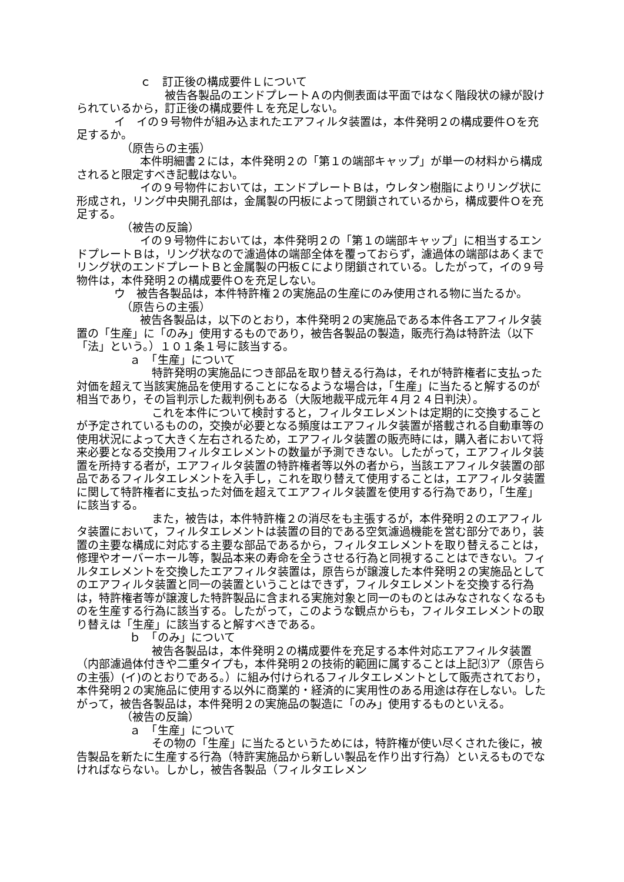ｃ　訂正後の構成要件Ｌについて
被告各製品のエンドプレートＡの内側表面は平面ではなく階段状の縁が設けられているから，訂正後の構成要件Ｌを充足しない。
イ　イの９号物件が組み込まれたエアフィルタ装置は，本件発明２の構成要件Ｏを充足するか。
（原告らの主張）
本件明細書２には，本件発明２の「第１の端部キャップ」が単一の材料から構成されると限定すべき記載はない。
イの９号物件においては，エンドプレートＢは，ウレタン樹脂によりリング状に形成され，リング中央開孔部は，金属製の円板によって閉鎖されているから，構成要件Ｏを充足する。
（被告の反論）
イの９号物件においては，本件発明２の「第１の端部キャップ」に相当するエンドプレートＢは，リング状なので濾過体の端部全体を覆っておらず，濾過体の端部はあくまでリング状のエンドプレートＢと金属製の円板Ｃにより閉鎖されている。したがって，イの９号物件は，本件発明２の構成要件Ｏを充足しない。
ウ　被告各製品は，本件特許権２の実施品の生産にのみ使用される物に当たるか。
（原告らの主張）
被告各製品は，以下のとおり，本件発明２の実施品である本件各エアフィルタ装置の「生産」に「のみ」使用するものであり，被告各製品の製造，販売行為は特許法（以下「法」という。）１０１条１号に該当する。
ａ　「生産」について
特許発明の実施品につき部品を取り替える行為は，それが特許権者に支払った対価を超えて当該実施品を使用することになるような場合は，「生産」に当たると解するのが相当であり，その旨判示した裁判例もある（大阪地裁平成元年４月２４日判決）。
これを本件について検討すると，フィルタエレメントは定期的に交換することが予定されているものの，交換が必要となる頻度はエアフィルタ装置が搭載される自動車等の使用状況によって大きく左右されるため，エアフィルタ装置の販売時には，購入者において将来必要となる交換用フィルタエレメントの数量が予測できない。したがって，エアフィルタ装置を所持する者が，エアフィルタ装置の特許権者等以外の者から，当該エアフィルタ装置の部品であるフィルタエレメントを入手し，これを取り替えて使用することは，エアフィルタ装置に関して特許権者に支払った対価を超えてエアフィルタ装置を使用する行為であり，「生産」に該当する。
また，被告は，本件特許権２の消尽をも主張するが，本件発明２のエアフィルタ装置において，フィルタエレメントは装置の目的である空気濾過機能を営む部分であり，装置の主要な構成に対応する主要な部品であるから，フィルタエレメントを取り替えることは，修理やオーバーホール等，製品本来の寿命を全うさせる行為と同視することはできない。フィルタエレメントを交換したエアフィルタ装置は，原告らが譲渡した本件発明２の実施品としてのエアフィルタ装置と同一の装置ということはできず，フィルタエレメントを交換する行為は，特許権者等が譲渡した特許製品に含まれる実施対象と同一のものとはみなされなくなるものを生産する行為に該当する。したがって，このような観点からも，フィルタエレメントの取り替えは「生産」に該当すると解すべきである。
ｂ　「のみ」について
被告各製品は，本件発明２の構成要件を充足する本件対応エアフィルタ装置（内部濾過体付きや二重タイプも，本件発明２の技術的範囲に属することは上記⑶ア（原告らの主張）(イ)のとおりである。）に組み付けられるフィルタエレメントとして販売されており，本件発明２の実施品に使用する以外に商業的・経済的に実用性のある用途は存在しない。したがって，被告各製品は，本件発明２の実施品の製造に「のみ」使用するものといえる。
（被告の反論）
ａ　「生産」について
その物の「生産」に当たるというためには，特許権が使い尽くされた後に，被告製品を新たに生産する行為（特許実施品から新しい製品を作り出す行為）といえるものでなければならない。しかし，被告各製品（フィルタエレメン